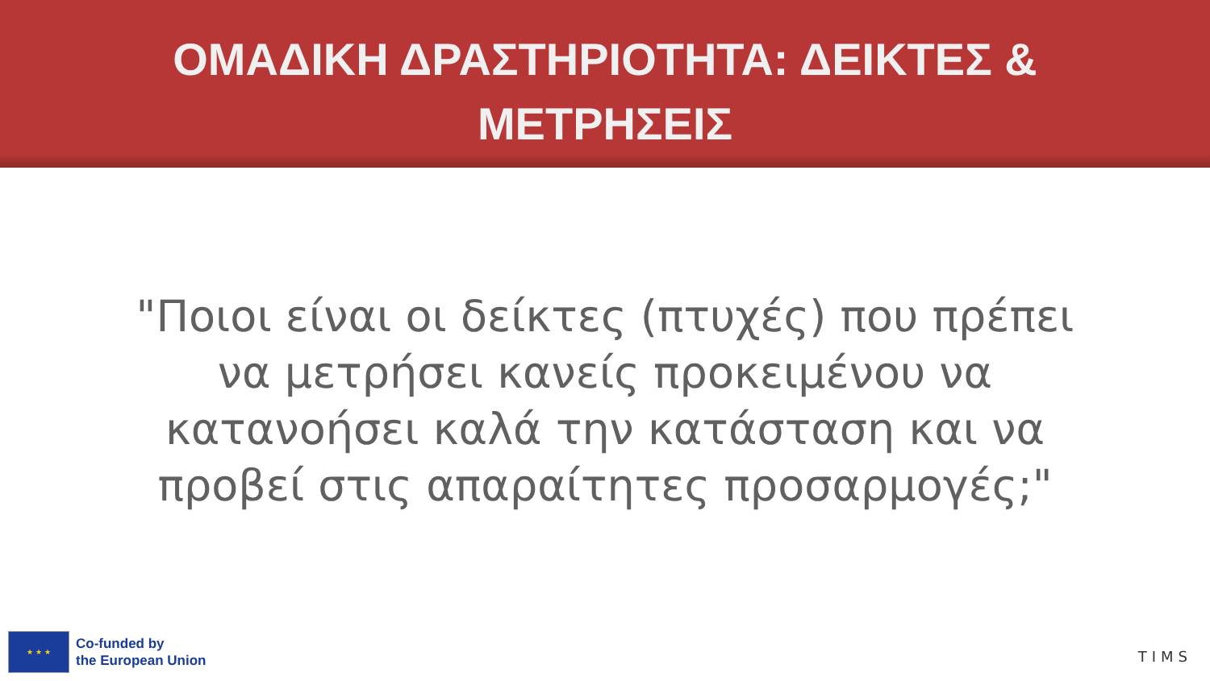ΟΜΑΔΙΚΗ ΔΡΑΣΤΗΡΙΟΤΗΤΑ: ΔΕΙΚΤΕΣ & ΜΕΤΡΗΣΕΙΣ
"Ποιοι είναι οι δείκτες (πτυχές) που πρέπει να μετρήσει κανείς προκειμένου να κατανοήσει καλά την κατάσταση και να προβεί στις απαραίτητες προσαρμογές;"
★ ★ ★
Co-funded by
the European Union
TIMS